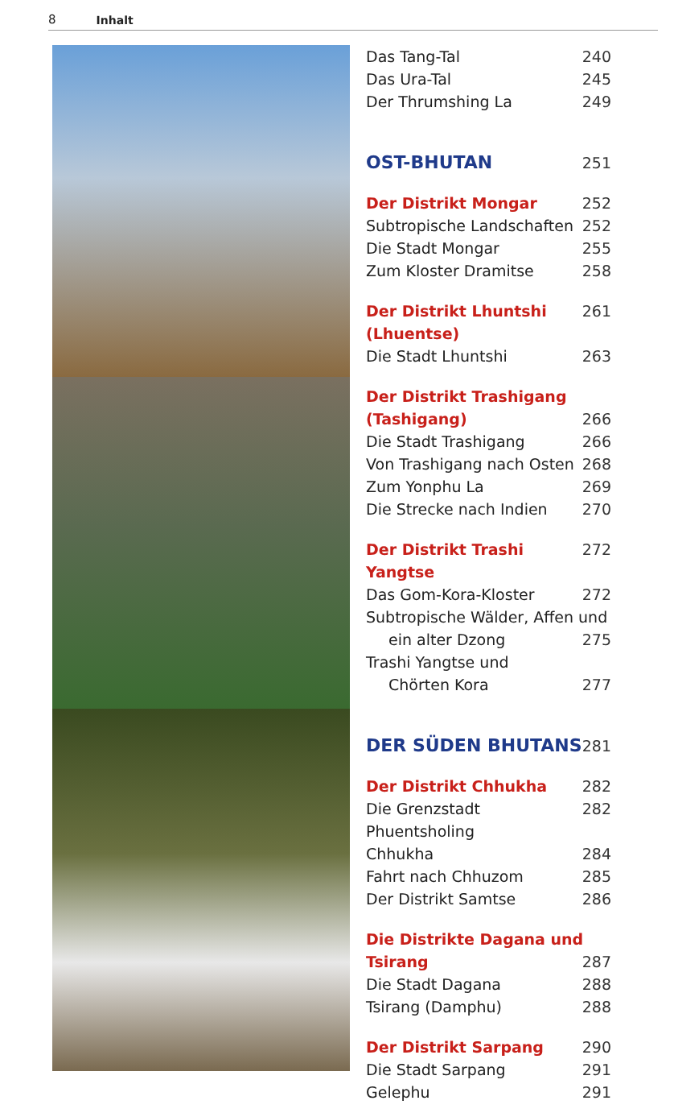8 Inhalt
Das Tang-Tal 240
Das Ura-Tal 245
Der Thrumshing La 249
OST-BHUTAN 251
Der Distrikt Mongar 252
Subtropische Landschaften 252
Die Stadt Mongar 255
Zum Kloster Dramitse 258
Der Distrikt Lhuntshi (Lhuentse) 261
Die Stadt Lhuntshi 263
Der Distrikt Trashigang
(Tashigang) 266
Die Stadt Trashigang 266
Von Trashigang nach Osten 268
Zum Yonphu La 269
Die Strecke nach Indien 270
Der Distrikt Trashi Yangtse 272
Das Gom-Kora-Kloster 272
Subtropische Wälder, Affen und
ein alter Dzong 275
Trashi Yangtse und
Chörten Kora 277
DER SÜDEN BHUTANS 281
Der Distrikt Chhukha 282
Die Grenzstadt Phuentsholing 282
Chhukha 284
Fahrt nach Chhuzom 285
Der Distrikt Samtse 286
Die Distrikte Dagana und
Tsirang 287
Die Stadt Dagana 288
Tsirang (Damphu) 288
Der Distrikt Sarpang 290
Die Stadt Sarpang 291
Gelephu 291